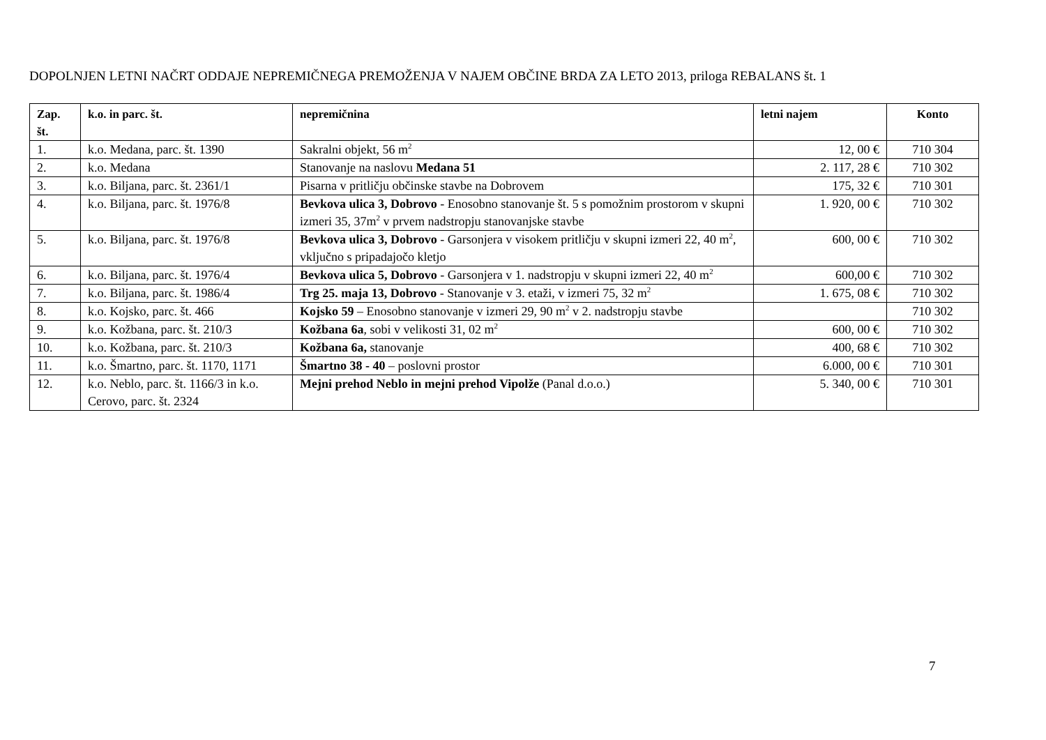DOPOLNJEN LETNI NAČRT ODDAJE NEPREMIČNEGA PREMOŽENJA V NAJEM OBČINE BRDA ZA LETO 2013, priloga REBALANS št. 1
| Zap. št. | k.o. in parc. št. | nepremičnina | letni najem | Konto |
| --- | --- | --- | --- | --- |
| 1. | k.o. Medana, parc. št. 1390 | Sakralni objekt, 56 m<sup>2</sup> | 12, 00 € | 710 304 |
| 2. | k.o. Medana | Stanovanje na naslovu Medana 51 | 2. 117, 28 € | 710 302 |
| 3. | k.o. Biljana, parc. št. 2361/1 | Pisarna v pritličju občinske stavbe na Dobrovem | 175, 32 € | 710 301 |
| 4. | k.o. Biljana, parc. št. 1976/8 | Bevkova ulica 3, Dobrovo - Enosobno stanovanje št. 5 s pomožnim prostorom v skupni izmeri 35, 37m<sup>2</sup> v prvem nadstropju stanovanjske stavbe | 1. 920, 00 € | 710 302 |
| 5. | k.o. Biljana, parc. št. 1976/8 | Bevkova ulica 3, Dobrovo - Garsonjera v visokem pritličju v skupni izmeri 22, 40 m<sup>2</sup>, vključno s pripadajočo kletjo | 600, 00 € | 710 302 |
| 6. | k.o. Biljana, parc. št. 1976/4 | Bevkova ulica 5, Dobrovo - Garsonjera v 1. nadstropju v skupni izmeri 22, 40 m<sup>2</sup> | 600,00 € | 710 302 |
| 7. | k.o. Biljana, parc. št. 1986/4 | Trg 25. maja 13, Dobrovo - Stanovanje v 3. etaži, v izmeri 75, 32 m<sup>2</sup> | 1. 675, 08 € | 710 302 |
| 8. | k.o. Kojsko, parc. št. 466 | Kojsko 59 – Enosobno stanovanje v izmeri 29, 90 m<sup>2</sup> v 2. nadstropju stavbe | | 710 302 |
| 9. | k.o. Kožbana, parc. št. 210/3 | Kožbana 6a , sobi v velikosti 31, 02 m<sup>2</sup> | 600, 00 € | 710 302 |
| 10. | k.o. Kožbana, parc. št. 210/3 | Kožbana 6a, stanovanje | 400, 68 € | 710 302 |
| 11. | k.o. Šmartno, parc. št. 1170, 1171 | Šmartno 38 - 40 – poslovni prostor | 6.000, 00 € | 710 301 |
| 12. | k.o. Neblo, parc. št. 1166/3 in k.o. Cerovo, parc. št. 2324 | Mejni prehod Neblo in mejni prehod Vipolže (Panal d.o.o.) | 5. 340, 00 € | 710 301 |
7